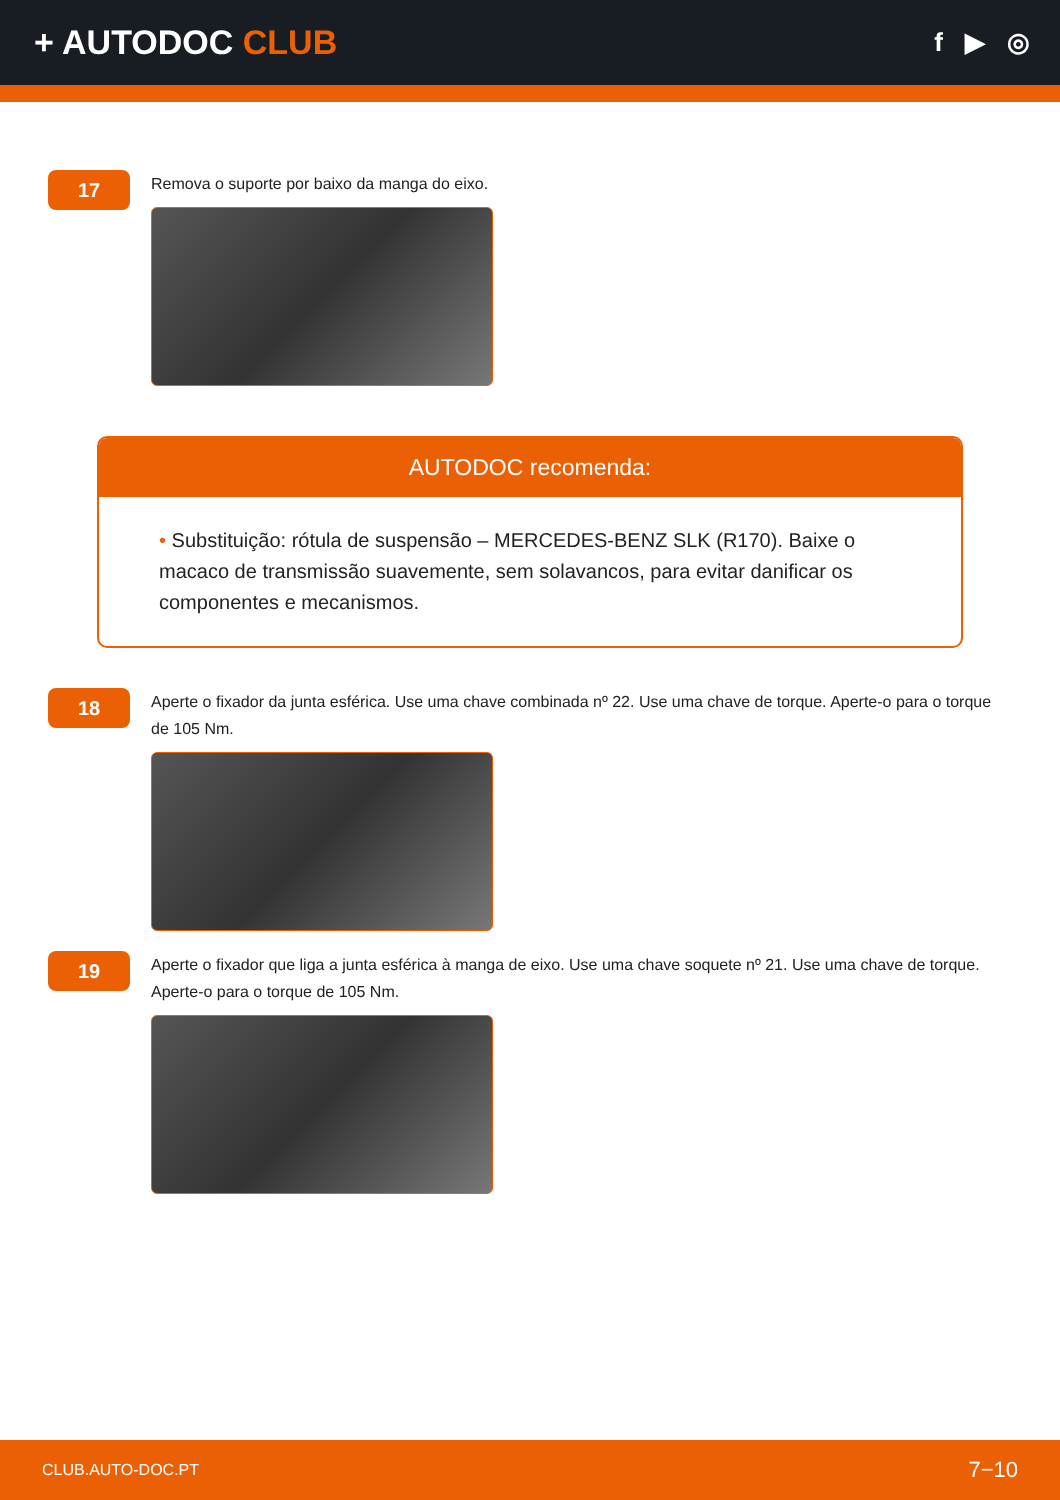+ AUTODOC CLUB
f ▶ ◎
17
Remova o suporte por baixo da manga do eixo.
AUTODOC recomenda:
• Substituição: rótula de suspensão – MERCEDES-BENZ SLK (R170). Baixe o macaco de transmissão suavemente, sem solavancos, para evitar danificar os componentes e mecanismos.
18
Aperte o fixador da junta esférica. Use uma chave combinada nº 22. Use uma chave de torque. Aperte-o para o torque de 105 Nm.
19
Aperte o fixador que liga a junta esférica à manga de eixo. Use uma chave soquete nº 21. Use uma chave de torque. Aperte-o para o torque de 105 Nm.
CLUB.AUTO-DOC.PT 7−10